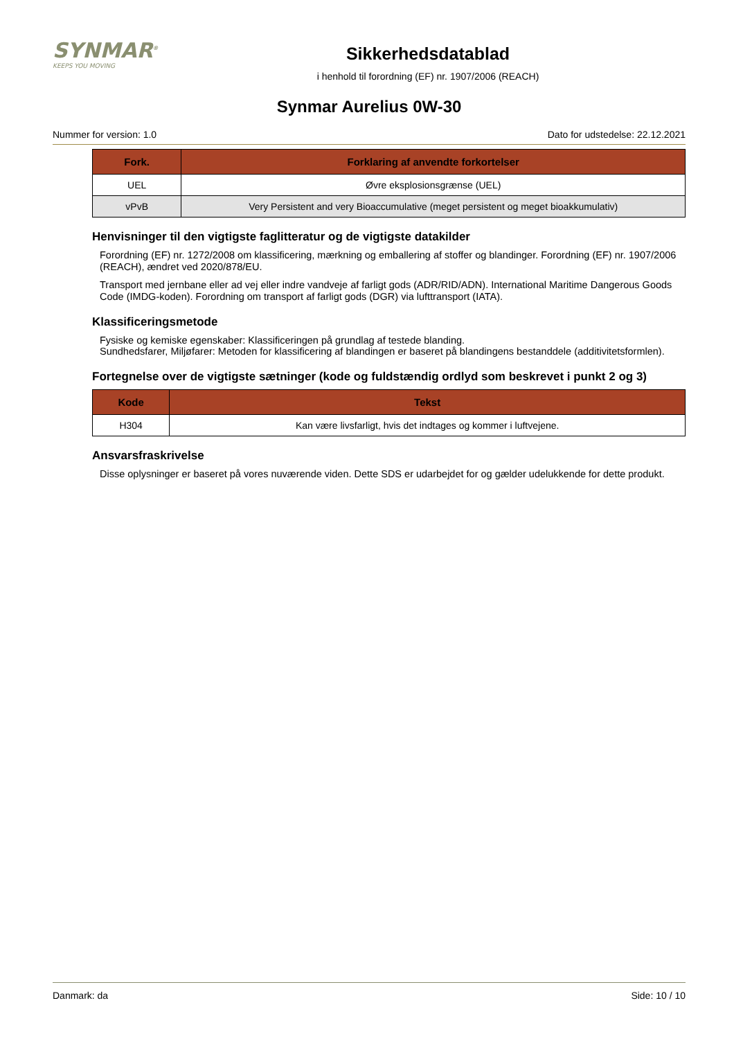SYNMAR<sup>®</sup>
KEEPS YOU MOVING
Sikkerhedsdatablad
i henhold til forordning (EF) nr. 1907/2006 (REACH)
Synmar Aurelius 0W-30
Nummer for version: 1.0 Dato for udstedelse: 22.12.2021
| Fork. | Forklaring af anvendte forkortelser |
| --- | --- |
| UEL | Øvre eksplosionsgrænse (UEL) |
| vPvB | Very Persistent and very Bioaccumulative (meget persistent og meget bioakkumulativ) |
Henvisninger til den vigtigste faglitteratur og de vigtigste datakilder
Forordning (EF) nr. 1272/2008 om klassificering, mærkning og emballering af stoffer og blandinger. Forordning (EF) nr. 1907/2006 (REACH), ændret ved 2020/878/EU.
Transport med jernbane eller ad vej eller indre vandveje af farligt gods (ADR/RID/ADN). International Maritime Dangerous Goods Code (IMDG-koden). Forordning om transport af farligt gods (DGR) via lufttransport (IATA).
Klassificeringsmetode
Fysiske og kemiske egenskaber: Klassificeringen på grundlag af testede blanding.
Sundhedsfarer, Miljøfarer: Metoden for klassificering af blandingen er baseret på blandingens bestanddele (additivitetsformlen).
Fortegnelse over de vigtigste sætninger (kode og fuldstændig ordlyd som beskrevet i punkt 2 og 3)
| Kode | Tekst |
| --- | --- |
| H304 | Kan være livsfarligt, hvis det indtages og kommer i luftvejene. |
Ansvarsfraskrivelse
Disse oplysninger er baseret på vores nuværende viden. Dette SDS er udarbejdet for og gælder udelukkende for dette produkt.
Danmark: da Side: 10 / 10